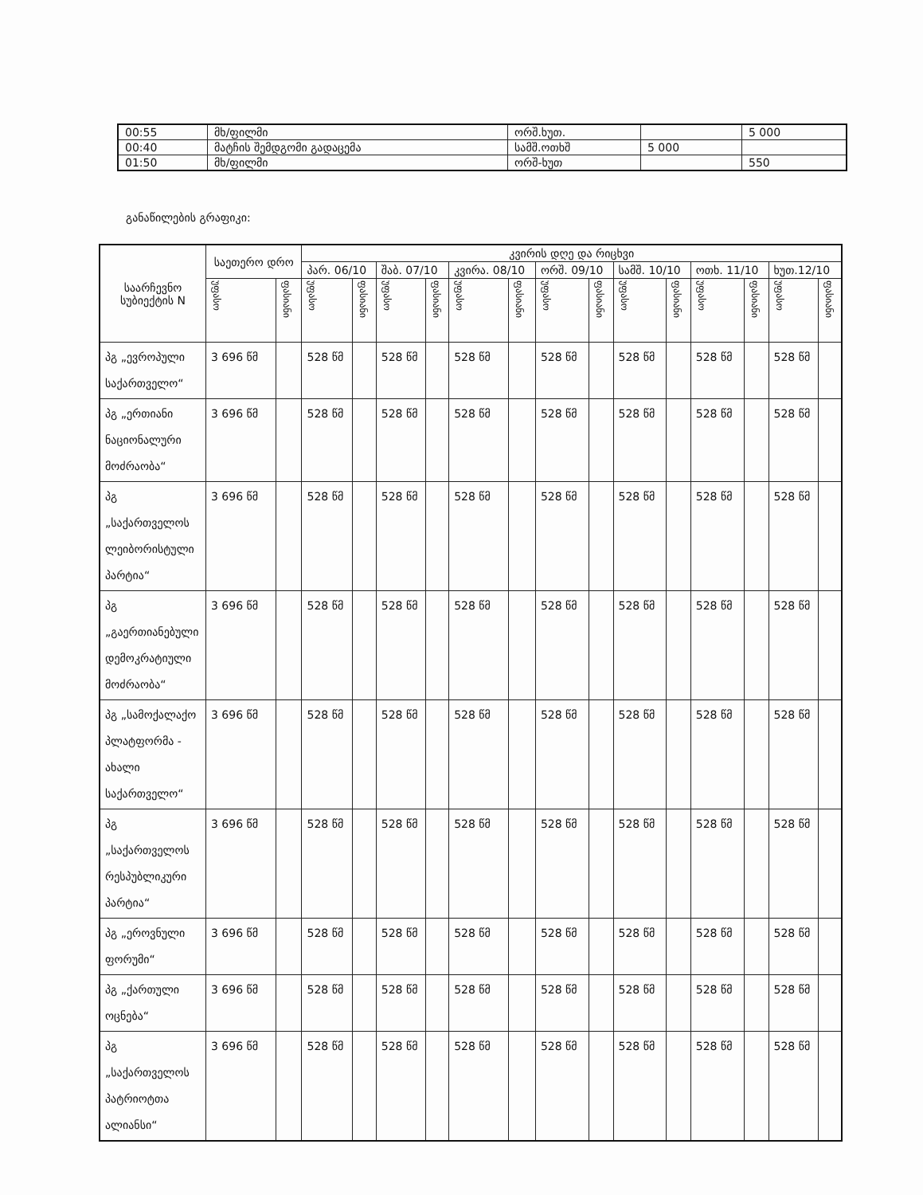| 00:55 | მხ/ფილმი | ორშ.ხუთ. | | 5 000 |
| 00:40 | მატჩის შემდგომი გადაცემა | სამშ.ოთხშ | 5 000 | |
| 01:50 | მხ/ფილმი | ორშ-ხუთ | | 550 |
განაწილების გრაფიკი:
| საარჩევნო სუბიექტის N | საეთერო დრო | | კვირის დღე და რიცხვი | | | | | | | | | | | | | |
| --- | --- | --- | --- | --- | --- | --- | --- | --- | --- | --- | --- | --- | --- | --- | --- | --- |
| | | | პარ. 06/10 | | შაბ. 07/10 | | კვირა. 08/10 | | ორშ. 09/10 | | სამშ. 10/10 | | ოთხ. 11/10 | | ხუთ.12/10 | |
| | უფასო | ფასიანი | უფასო | ფასიანი | უფასო | ფასიანი | უფასო | ფასიანი | უფასო | ფასიანი | უფასო | ფასიანი | უფასო | ფასიანი | უფასო | ფასიანი |
| პგ „ევროპული საქართველო“ | 3 696 წმ | | 528 წმ | | 528 წმ | | 528 წმ | | 528 წმ | | 528 წმ | | 528 წმ | | 528 წმ | |
| პგ „ერთიანი ნაციონალური მოძრაობა“ | 3 696 წმ | | 528 წმ | | 528 წმ | | 528 წმ | | 528 წმ | | 528 წმ | | 528 წმ | | 528 წმ | |
| პგ „საქართველოს ლეიბორისტული პარტია“ | 3 696 წმ | | 528 წმ | | 528 წმ | | 528 წმ | | 528 წმ | | 528 წმ | | 528 წმ | | 528 წმ | |
| პგ „გაერთიანებული დემოკრატიული მოძრაობა“ | 3 696 წმ | | 528 წმ | | 528 წმ | | 528 წმ | | 528 წმ | | 528 წმ | | 528 წმ | | 528 წმ | |
| პგ „სამოქალაქო პლატფორმა - ახალი საქართველო“ | 3 696 წმ | | 528 წმ | | 528 წმ | | 528 წმ | | 528 წმ | | 528 წმ | | 528 წმ | | 528 წმ | |
| პგ „საქართველოს რესპუბლიკური პარტია“ | 3 696 წმ | | 528 წმ | | 528 წმ | | 528 წმ | | 528 წმ | | 528 წმ | | 528 წმ | | 528 წმ | |
| პგ „ეროვნული ფორუმი“ | 3 696 წმ | | 528 წმ | | 528 წმ | | 528 წმ | | 528 წმ | | 528 წმ | | 528 წმ | | 528 წმ | |
| პგ „ქართული ოცნება“ | 3 696 წმ | | 528 წმ | | 528 წმ | | 528 წმ | | 528 წმ | | 528 წმ | | 528 წმ | | 528 წმ | |
| პგ „საქართველოს პატრიოტთა ალიანსი“ | 3 696 წმ | | 528 წმ | | 528 წმ | | 528 წმ | | 528 წმ | | 528 წმ | | 528 წმ | | 528 წმ | |